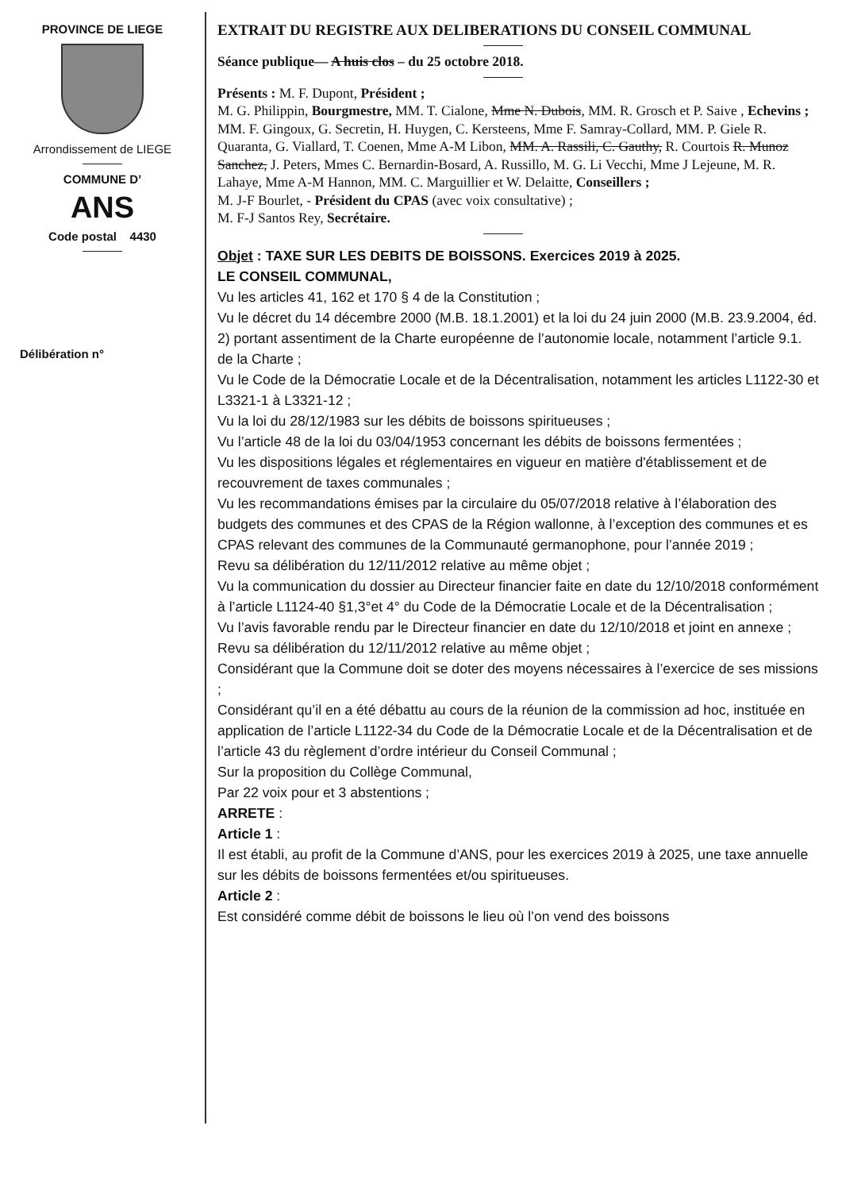PROVINCE DE LIEGE
Arrondissement de LIEGE
COMMUNE D’
ANS
Code postal 4430
Délibération n°
EXTRAIT DU REGISTRE AUX DELIBERATIONS DU CONSEIL COMMUNAL
Séance publique— A huis clos – du 25 octobre 2018.
Présents : M. F. Dupont, Président ;
M. G. Philippin, Bourgmestre, MM. T. Cialone, Mme N. Dubois, MM. R. Grosch et P. Saive , Echevins ;
MM. F. Gingoux, G. Secretin, H. Huygen, C. Kersteens, Mme F. Samray-Collard, MM. P. Giele R. Quaranta, G. Viallard, T. Coenen, Mme A-M Libon, MM. A. Rassili, C. Gauthy, R. Courtois R. Munoz Sanchez, J. Peters, Mmes C. Bernardin-Bosard, A. Russillo, M. G. Li Vecchi, Mme J Lejeune, M. R. Lahaye, Mme A-M Hannon, MM. C. Marguillier et W. Delaitte, Conseillers ;
M. J-F Bourlet, - Président du CPAS (avec voix consultative) ;
M. F-J Santos Rey, Secrétaire.
Objet : TAXE SUR LES DEBITS DE BOISSONS. Exercices 2019 à 2025.
LE CONSEIL COMMUNAL,
Vu les articles 41, 162 et 170 § 4 de la Constitution ;
Vu le décret du 14 décembre 2000 (M.B. 18.1.2001) et la loi du 24 juin 2000 (M.B. 23.9.2004, éd. 2) portant assentiment de la Charte européenne de l’autonomie locale, notamment l’article 9.1. de la Charte ;
Vu le Code de la Démocratie Locale et de la Décentralisation, notamment les articles L1122-30 et L3321-1 à L3321-12 ;
Vu la loi du 28/12/1983 sur les débits de boissons spiritueuses ;
Vu l’article 48 de la loi du 03/04/1953 concernant les débits de boissons fermentées ;
Vu les dispositions légales et réglementaires en vigueur en matière d'établissement et de recouvrement de taxes communales ;
Vu les recommandations émises par la circulaire du 05/07/2018 relative à l’élaboration des budgets des communes et des CPAS de la Région wallonne, à l’exception des communes et es CPAS relevant des communes de la Communauté germanophone, pour l’année 2019 ;
Revu sa délibération du 12/11/2012 relative au même objet ;
Vu la communication du dossier au Directeur financier faite en date du 12/10/2018 conformément à l’article L1124-40 §1,3°et 4° du Code de la Démocratie Locale et de la Décentralisation ;
Vu l’avis favorable rendu par le Directeur financier en date du 12/10/2018 et joint en annexe ;
Revu sa délibération du 12/11/2012 relative au même objet ;
Considérant que la Commune doit se doter des moyens nécessaires à l’exercice de ses missions ;
Considérant qu’il en a été débattu au cours de la réunion de la commission ad hoc, instituée en application de l’article L1122-34 du Code de la Démocratie Locale et de la Décentralisation et de l’article 43 du règlement d’ordre intérieur du Conseil Communal ;
Sur la proposition du Collège Communal,
Par 22 voix pour et 3 abstentions ;
ARRETE :
Article 1 :
Il est établi, au profit de la Commune d’ANS, pour les exercices 2019 à 2025, une taxe annuelle sur les débits de boissons fermentées et/ou spiritueuses.
Article 2 :
Est considéré comme débit de boissons le lieu où l’on vend des boissons